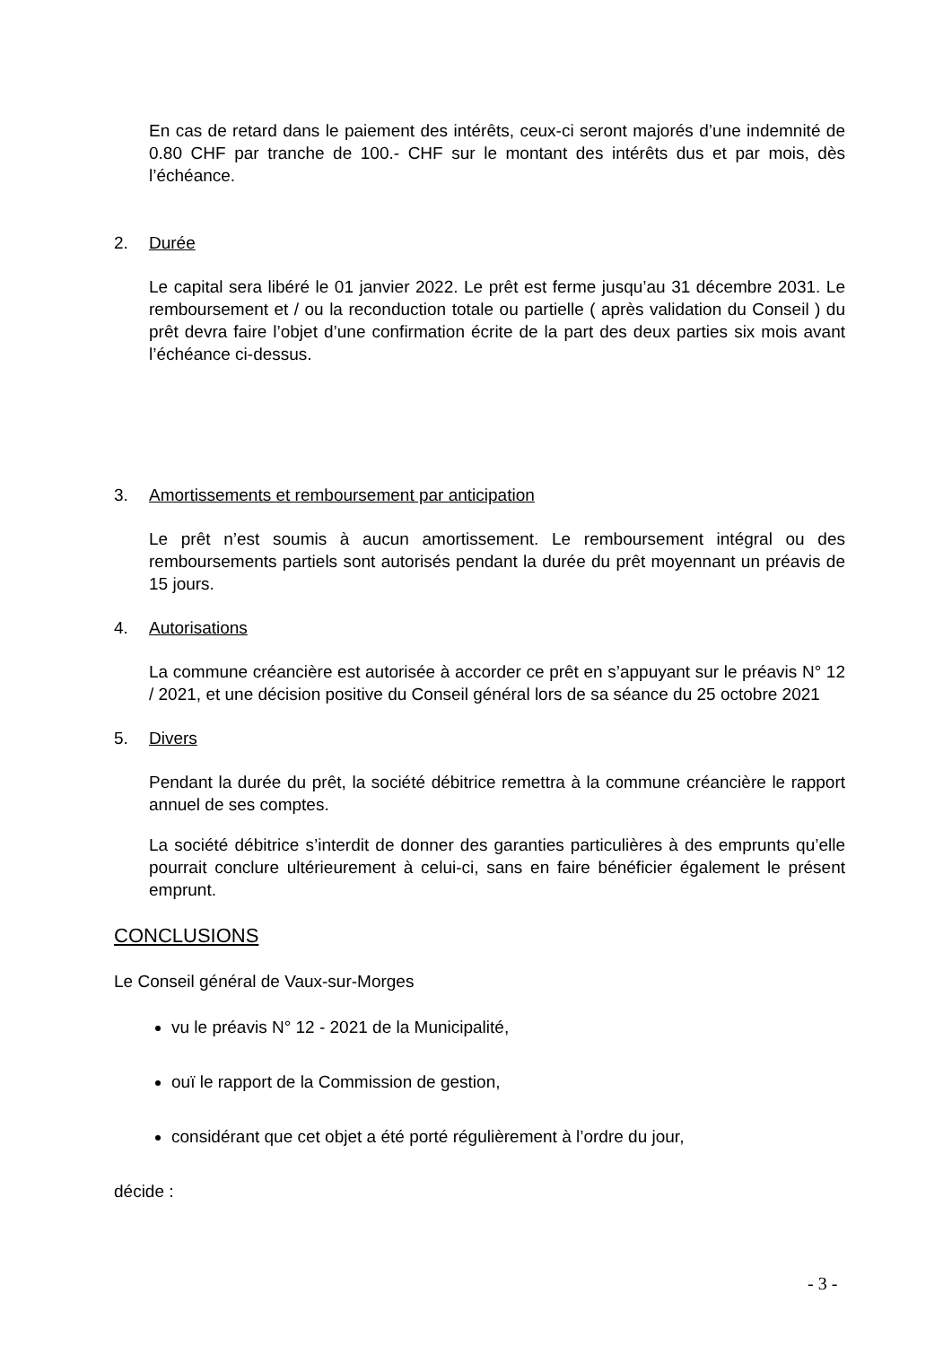En cas de retard dans le paiement des intérêts, ceux-ci seront majorés d’une indemnité de 0.80 CHF par tranche de 100.- CHF sur le montant des intérêts dus et par mois, dès l’échéance.
2. Durée
Le capital sera libéré le 01 janvier 2022. Le prêt est ferme jusqu’au 31 décembre 2031. Le remboursement et / ou la reconduction totale ou partielle ( après validation du Conseil ) du prêt devra faire l’objet d’une confirmation écrite de la part des deux parties six mois avant l’échéance ci-dessus.
3. Amortissements et remboursement par anticipation
Le prêt n’est soumis à aucun amortissement. Le remboursement intégral ou des remboursements partiels sont autorisés pendant la durée du prêt moyennant un préavis de 15 jours.
4. Autorisations
La commune créancière est autorisée à accorder ce prêt en s’appuyant sur le préavis N° 12 / 2021, et une décision positive du Conseil général lors de sa séance du 25 octobre 2021
5. Divers
Pendant la durée du prêt, la société débitrice remettra à la commune créancière le rapport annuel de ses comptes.
La société débitrice s’interdit de donner des garanties particulières à des emprunts qu’elle pourrait conclure ultérieurement à celui-ci, sans en faire bénéficier également le présent emprunt.
CONCLUSIONS
Le Conseil général de Vaux-sur-Morges
vu le préavis N° 12 - 2021 de la Municipalité,
ouï le rapport de la Commission de gestion,
considérant que cet objet a été porté régulièrement à l’ordre du jour,
décide :
- 3 -